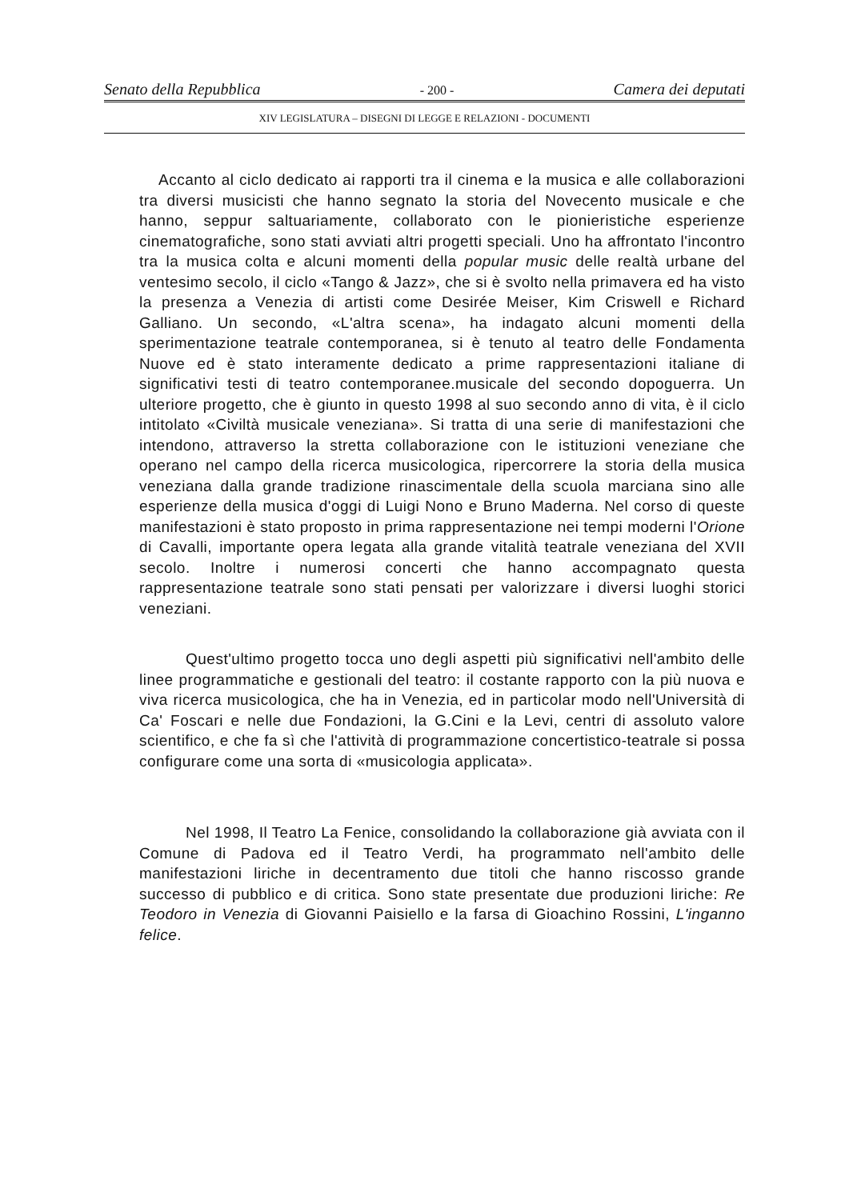Senato della Repubblica - 200 - Camera dei deputati
XIV LEGISLATURA – DISEGNI DI LEGGE E RELAZIONI - DOCUMENTI
Accanto al ciclo dedicato ai rapporti tra il cinema e la musica e alle collaborazioni tra diversi musicisti che hanno segnato la storia del Novecento musicale e che hanno, seppur saltuariamente, collaborato con le pionieristiche esperienze cinematografiche, sono stati avviati altri progetti speciali. Uno ha affrontato l'incontro tra la musica colta e alcuni momenti della popular music delle realtà urbane del ventesimo secolo, il ciclo «Tango & Jazz», che si è svolto nella primavera ed ha visto la presenza a Venezia di artisti come Desirée Meiser, Kim Criswell e Richard Galliano. Un secondo, «L'altra scena», ha indagato alcuni momenti della sperimentazione teatrale contemporanea, si è tenuto al teatro delle Fondamenta Nuove ed è stato interamente dedicato a prime rappresentazioni italiane di significativi testi di teatro contemporanee.musicale del secondo dopoguerra. Un ulteriore progetto, che è giunto in questo 1998 al suo secondo anno di vita, è il ciclo intitolato «Civiltà musicale veneziana». Si tratta di una serie di manifestazioni che intendono, attraverso la stretta collaborazione con le istituzioni veneziane che operano nel campo della ricerca musicologica, ripercorrere la storia della musica veneziana dalla grande tradizione rinascimentale della scuola marciana sino alle esperienze della musica d'oggi di Luigi Nono e Bruno Maderna. Nel corso di queste manifestazioni è stato proposto in prima rappresentazione nei tempi moderni l'Orione di Cavalli, importante opera legata alla grande vitalità teatrale veneziana del XVII secolo. Inoltre i numerosi concerti che hanno accompagnato questa rappresentazione teatrale sono stati pensati per valorizzare i diversi luoghi storici veneziani.
Quest'ultimo progetto tocca uno degli aspetti più significativi nell'ambito delle linee programmatiche e gestionali del teatro: il costante rapporto con la più nuova e viva ricerca musicologica, che ha in Venezia, ed in particolar modo nell'Università di Ca' Foscari e nelle due Fondazioni, la G.Cini e la Levi, centri di assoluto valore scientifico, e che fa sì che l'attività di programmazione concertistico-teatrale si possa configurare come una sorta di «musicologia applicata».
Nel 1998, Il Teatro La Fenice, consolidando la collaborazione già avviata con il Comune di Padova ed il Teatro Verdi, ha programmato nell'ambito delle manifestazioni liriche in decentramento due titoli che hanno riscosso grande successo di pubblico e di critica. Sono state presentate due produzioni liriche: Re Teodoro in Venezia di Giovanni Paisiello e la farsa di Gioachino Rossini, L'inganno felice.